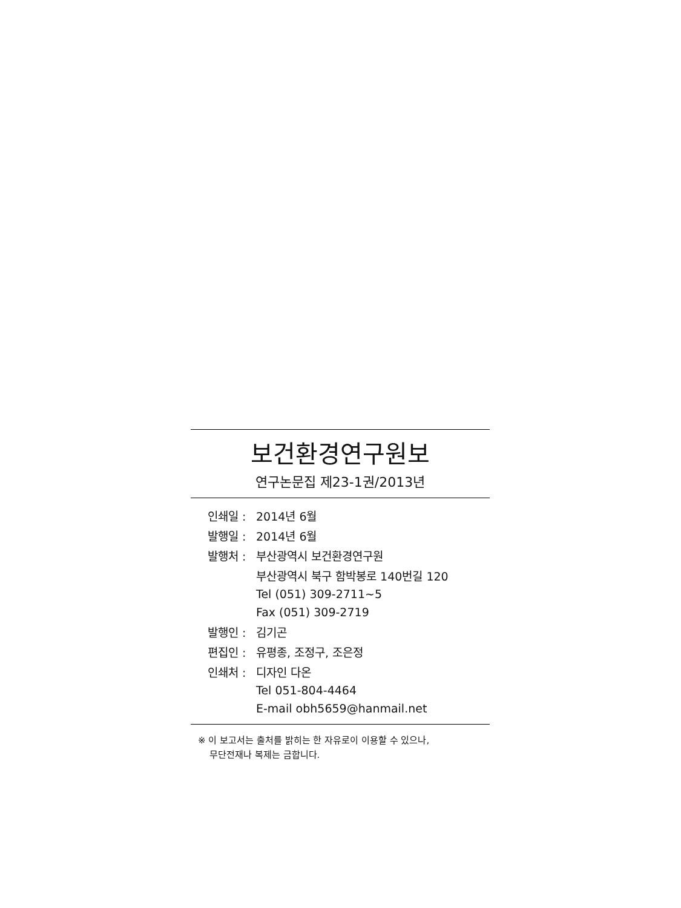보건환경연구원보
연구논문집 제23-1권/2013년
| 인쇄일 : | 2014년 6월 |
| 발행일 : | 2014년 6월 |
| 발행처 : | 부산광역시 보건환경연구원 |
| | 부산광역시 북구 함박봉로 140번길 120 |
| | Tel (051) 309-2711~5 |
| | Fax (051) 309-2719 |
| 발행인 : | 김기곤 |
| 편집인 : | 유평종, 조정구, 조은정 |
| 인쇄처 : | 디자인 다온 |
| | Tel 051-804-4464 |
| | E-mail obh5659@hanmail.net |
※ 이 보고서는 출처를 밝히는 한 자유로이 이용할 수 있으나,
무단전재나 복제는 금합니다.